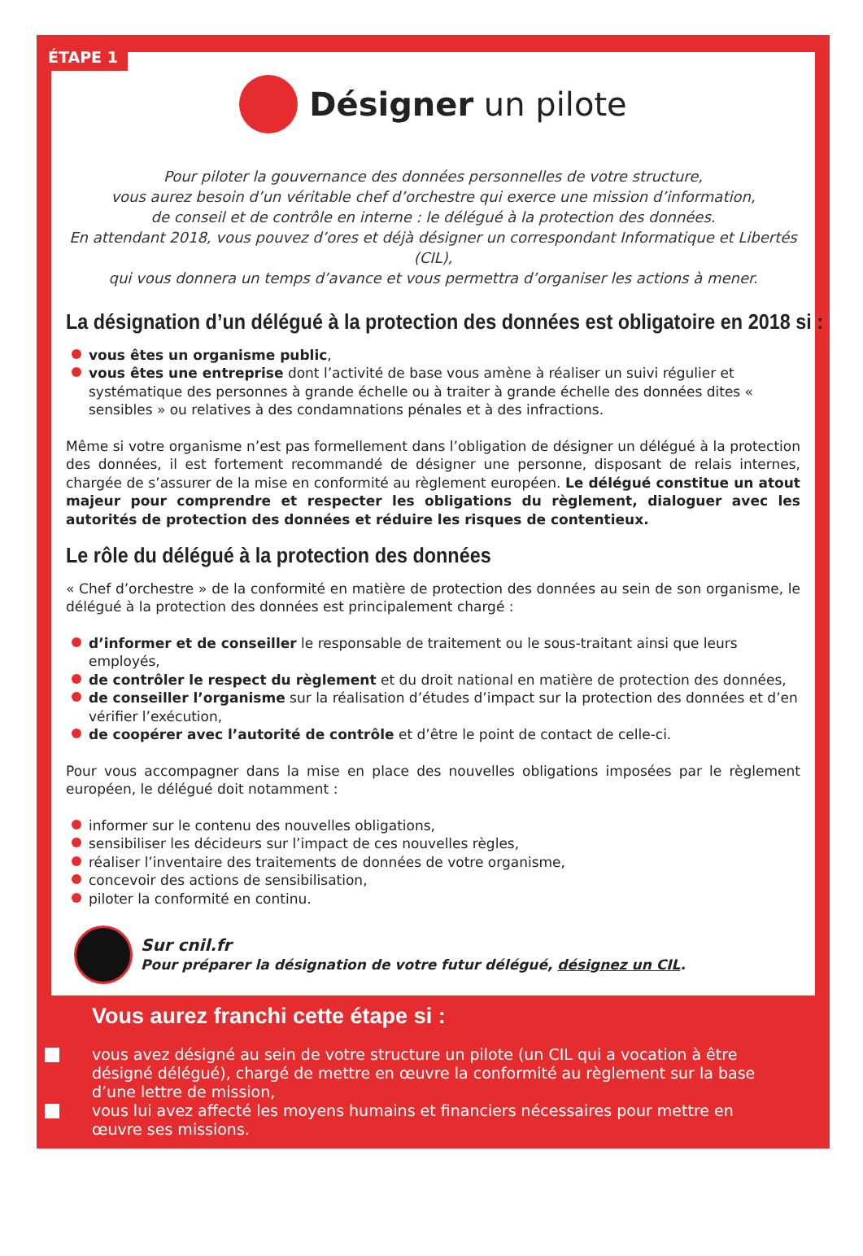ÉTAPE 1
Désigner un pilote
Pour piloter la gouvernance des données personnelles de votre structure,
vous aurez besoin d’un véritable chef d’orchestre qui exerce une mission d’information,
de conseil et de contrôle en interne : le délégué à la protection des données.
En attendant 2018, vous pouvez d’ores et déjà désigner un correspondant Informatique et Libertés (CIL),
qui vous donnera un temps d’avance et vous permettra d’organiser les actions à mener.
La désignation d’un délégué à la protection des données est obligatoire en 2018 si :
vous êtes un organisme public,
vous êtes une entreprise dont l’activité de base vous amène à réaliser un suivi régulier et systématique des personnes à grande échelle ou à traiter à grande échelle des données dites « sensibles » ou relatives à des condamnations pénales et à des infractions.
Même si votre organisme n’est pas formellement dans l’obligation de désigner un délégué à la protection des données, il est fortement recommandé de désigner une personne, disposant de relais internes, chargée de s’assurer de la mise en conformité au règlement européen. Le délégué constitue un atout majeur pour comprendre et respecter les obligations du règlement, dialoguer avec les autorités de protection des données et réduire les risques de contentieux.
Le rôle du délégué à la protection des données
« Chef d’orchestre » de la conformité en matière de protection des données au sein de son organisme, le délégué à la protection des données est principalement chargé :
d’informer et de conseiller le responsable de traitement ou le sous-traitant ainsi que leurs employés,
de contrôler le respect du règlement et du droit national en matière de protection des données,
de conseiller l’organisme sur la réalisation d’études d’impact sur la protection des données et d’en vérifier l’exécution,
de coopérer avec l’autorité de contrôle et d’être le point de contact de celle-ci.
Pour vous accompagner dans la mise en place des nouvelles obligations imposées par le règlement européen, le délégué doit notamment :
informer sur le contenu des nouvelles obligations,
sensibiliser les décideurs sur l’impact de ces nouvelles règles,
réaliser l’inventaire des traitements de données de votre organisme,
concevoir des actions de sensibilisation,
piloter la conformité en continu.
Sur cnil.fr
Pour préparer la désignation de votre futur délégué, désignez un CIL.
Vous aurez franchi cette étape si :
vous avez désigné au sein de votre structure un pilote (un CIL qui a vocation à être désigné délégué), chargé de mettre en œuvre la conformité au règlement sur la base d’une lettre de mission,
vous lui avez affecté les moyens humains et financiers nécessaires pour mettre en œuvre ses missions.